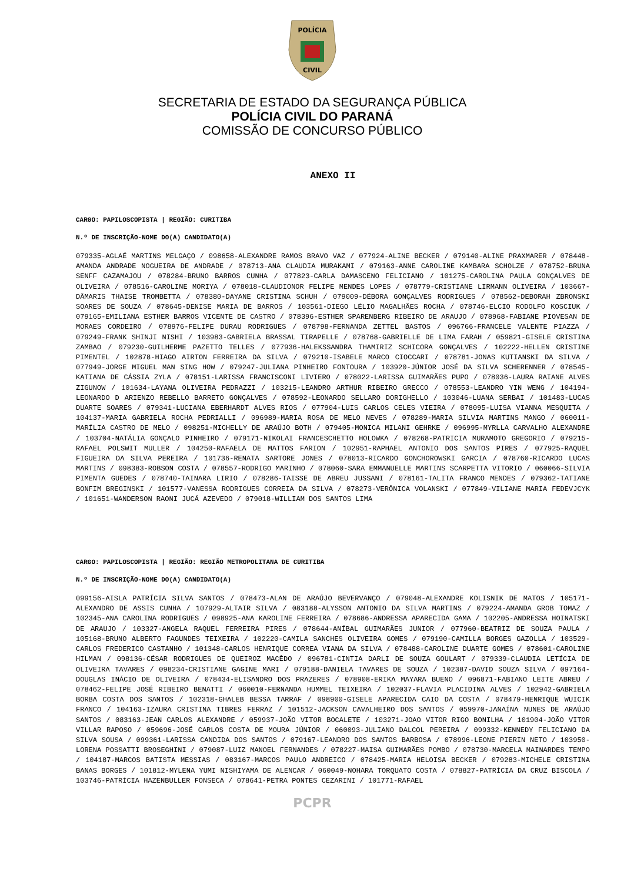POLÍCIA
CIVIL
SECRETARIA DE ESTADO DA SEGURANÇA PÚBLICA
POLÍCIA CIVIL DO PARANÁ
COMISSÃO DE CONCURSO PÚBLICO
ANEXO II
CARGO: PAPILOSCOPISTA | REGIÃO: CURITIBA
N.º DE INSCRIÇÃO-NOME DO(A) CANDIDATO(A)
079335-AGLAÉ MARTINS MELGAÇO / 098658-ALEXANDRE RAMOS BRAVO VAZ / 077924-ALINE BECKER / 079140-ALINE PRAXMARER / 078448-AMANDA ANDRADE NOGUEIRA DE ANDRADE / 078713-ANA CLAUDIA MURAKAMI / 079163-ANNE CAROLINE KAMBARA SCHOLZE / 078752-BRUNA SENFF CAZAMAJOU / 078284-BRUNO BARROS CUNHA / 077823-CARLA DAMASCENO FELICIANO / 101275-CAROLINA PAULA GONÇALVES DE OLIVEIRA / 078516-CAROLINE MORIYA / 078018-CLAUDIONOR FELIPE MENDES LOPES / 078779-CRISTIANE LIRMANN OLIVEIRA / 103667-DÂMARIS THAISE TROMBETTA / 078380-DAYANE CRISTINA SCHUH / 079009-DÉBORA GONÇALVES RODRIGUES / 078562-DEBORAH ZBRONSKI SOARES DE SOUZA / 078645-DENISE MARIA DE BARROS / 103561-DIEGO LÉLIO MAGALHÃES ROCHA / 078746-ELCIO RODOLFO KOSCIUK / 079165-EMILIANA ESTHER BARROS VICENTE DE CASTRO / 078396-ESTHER SPARENBERG RIBEIRO DE ARAUJO / 078968-FABIANE PIOVESAN DE MORAES CORDEIRO / 078976-FELIPE DURAU RODRIGUES / 078798-FERNANDA ZETTEL BASTOS / 096766-FRANCELE VALENTE PIAZZA / 079249-FRANK SHINJI NISHI / 103983-GABRIELA BRASSAL TIRAPELLE / 078768-GABRIELLE DE LIMA FARAH / 059821-GISELE CRISTINA ZAMBAO / 079230-GUILHERME PAZETTO TELLES / 077936-HALEKSSANDRA THAMIRIZ SCHICORA GONÇALVES / 102222-HELLEN CRISTINE PIMENTEL / 102878-HIAGO AIRTON FERREIRA DA SILVA / 079210-ISABELE MARCO CIOCCARI / 078781-JONAS KUTIANSKI DA SILVA / 077949-JORGE MIGUEL MAN SING HOW / 079247-JULIANA PINHEIRO FONTOURA / 103920-JÚNIOR JOSÉ DA SILVA SCHERENNER / 078545-KATIANA DE CÁSSIA ZYLA / 078151-LARISSA FRANCISCONI LIVIERO / 078022-LARISSA GUIMARÃES PUPO / 078036-LAURA RAIANE ALVES ZIGUNOW / 101634-LAYANA OLIVEIRA PEDRAZZI / 103215-LEANDRO ARTHUR RIBEIRO GRECCO / 078553-LEANDRO YIN WENG / 104194-LEONARDO D ARIENZO REBELLO BARRETO GONÇALVES / 078592-LEONARDO SELLARO DORIGHELLO / 103046-LUANA SERBAI / 101483-LUCAS DUARTE SOARES / 079341-LUCIANA EBERHARDT ALVES RIOS / 077904-LUIS CARLOS CELES VIEIRA / 078095-LUISA VIANNA MESQUITA / 104137-MARIA GABRIELA ROCHA PEDRIALLI / 096989-MARIA ROSA DE MELO NEVES / 078289-MARIA SILVIA MARTINS MANGO / 060011-MARÍLIA CASTRO DE MELO / 098251-MICHELLY DE ARAÚJO BOTH / 079405-MONICA MILANI GEHRKE / 096995-MYRLLA CARVALHO ALEXANDRE / 103704-NATÁLIA GONÇALO PINHEIRO / 079171-NIKOLAI FRANCESCHETTO HOLOWKA / 078268-PATRICIA MURAMOTO GREGORIO / 079215-RAFAEL POLSWIT MULLER / 104250-RAFAELA DE MATTOS FARION / 102951-RAPHAEL ANTONIO DOS SANTOS PIRES / 077925-RAQUEL FIGUEIRA DA SILVA PEREIRA / 101736-RENATA SARTORE JONES / 078013-RICARDO GONCHOROWSKI GARCIA / 078760-RICARDO LUCAS MARTINS / 098383-ROBSON COSTA / 078557-RODRIGO MARINHO / 078060-SARA EMMANUELLE MARTINS SCARPETTA VITORIO / 060066-SILVIA PIMENTA GUEDES / 078740-TAINARA LIRIO / 078286-TAISSE DE ABREU JUSSANI / 078161-TALITA FRANCO MENDES / 079362-TATIANE BONFIM BREGINSKI / 101577-VANESSA RODRIGUES CORREIA DA SILVA / 078273-VERÔNICA VOLANSKI / 077849-VILIANE MARIA FEDEVJCYK / 101651-WANDERSON RAONI JUCÁ AZEVEDO / 079018-WILLIAM DOS SANTOS LIMA
CARGO: PAPILOSCOPISTA | REGIÃO: REGIÃO METROPOLITANA DE CURITIBA
N.º DE INSCRIÇÃO-NOME DO(A) CANDIDATO(A)
099156-AISLA PATRÍCIA SILVA SANTOS / 078473-ALAN DE ARAÚJO BEVERVANÇO / 079048-ALEXANDRE KOLISNIK DE MATOS / 105171-ALEXANDRO DE ASSIS CUNHA / 107929-ALTAIR SILVA / 083188-ALYSSON ANTONIO DA SILVA MARTINS / 079224-AMANDA GROB TOMAZ / 102345-ANA CAROLINA RODRIGUES / 098925-ANA KAROLINE FERREIRA / 078686-ANDRESSA APARECIDA GAMA / 102205-ANDRESSA HOINATSKI DE ARAUJO / 103327-ANGELA RAQUEL FERREIRA PIRES / 078644-ANÍBAL GUIMARÃES JUNIOR / 077960-BEATRIZ DE SOUZA PAULA / 105168-BRUNO ALBERTO FAGUNDES TEIXEIRA / 102220-CAMILA SANCHES OLIVEIRA GOMES / 079190-CAMILLA BORGES GAZOLLA / 103529-CARLOS FREDERICO CASTANHO / 101348-CARLOS HENRIQUE CORREA VIANA DA SILVA / 078488-CAROLINE DUARTE GOMES / 078601-CAROLINE HILMAN / 098136-CÉSAR RODRIGUES DE QUEIROZ MACÊDO / 096781-CINTIA DARLI DE SOUZA GOULART / 079339-CLAUDIA LETÍCIA DE OLIVEIRA TAVARES / 098234-CRISTIANE GAGINE MARI / 079188-DANIELA TAVARES DE SOUZA / 102387-DAVID SOUZA SILVA / 097164-DOUGLAS INÁCIO DE OLIVEIRA / 078434-ELISANDRO DOS PRAZERES / 078908-ERIKA MAYARA BUENO / 096871-FABIANO LEITE ABREU / 078462-FELIPE JOSÉ RIBEIRO BENATTI / 060010-FERNANDA HUMMEL TEIXEIRA / 102037-FLAVIA PLACIDINA ALVES / 102942-GABRIELA BORBA COSTA DOS SANTOS / 102318-GHALEB BESSA TARRAF / 098900-GISELE APARECIDA CAIO DA COSTA / 078479-HENRIQUE WUICIK FRANCO / 104163-IZAURA CRISTINA TIBRES FERRAZ / 101512-JACKSON CAVALHEIRO DOS SANTOS / 059970-JANAÍNA NUNES DE ARAÚJO SANTOS / 083163-JEAN CARLOS ALEXANDRE / 059937-JOÃO VITOR BOCALETE / 103271-JOAO VITOR RIGO BONILHA / 101904-JOÃO VITOR VILLAR RAPOSO / 059696-JOSÉ CARLOS COSTA DE MOURA JÚNIOR / 060093-JULIANO DALCOL PEREIRA / 099332-KENNEDY FELICIANO DA SILVA SOUSA / 099361-LARISSA CANDIDA DOS SANTOS / 079167-LEANDRO DOS SANTOS BARBOSA / 078996-LEONE PIERIN NETO / 103950-LORENA POSSATTI BROSEGHINI / 079087-LUIZ MANOEL FERNANDES / 078227-MAISA GUIMARÃES POMBO / 078730-MARCELA MAINARDES TEMPO / 104187-MARCOS BATISTA MESSIAS / 083167-MARCOS PAULO ANDREICO / 078425-MARIA HELOISA BECKER / 079283-MICHELE CRISTINA BANAS BORGES / 101812-MYLENA YUMI NISHIYAMA DE ALENCAR / 060049-NOHARA TORQUATO COSTA / 078827-PATRÍCIA DA CRUZ BISCOLA / 103746-PATRÍCIA HAZENBULLER FONSECA / 078641-PETRA PONTES CEZARINI / 101771-RAFAEL
PCPR